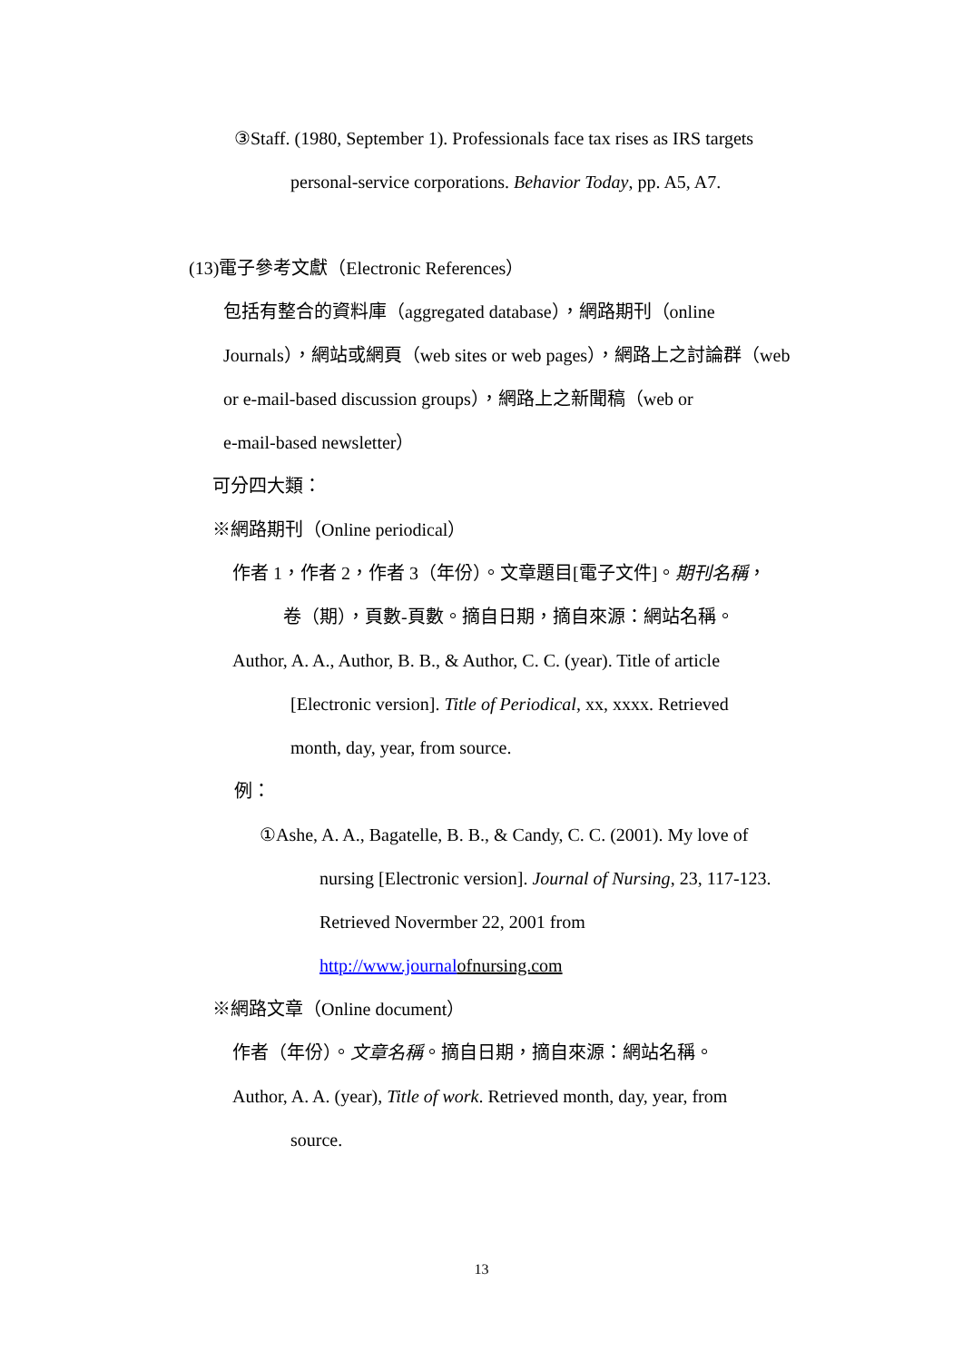③Staff. (1980, September 1). Professionals face tax rises as IRS targets
personal-service corporations. Behavior Today, pp. A5, A7.
(13)電子參考文獻（Electronic References）
包括有整合的資料庫（aggregated database），網路期刊（online
Journals），網站或網頁（web sites or web pages），網路上之討論群（web
or e-mail-based discussion groups），網路上之新聞稿（web or
e-mail-based newsletter）
可分四大類：
※網路期刊（Online periodical）
作者 1，作者 2，作者 3（年份）。文章題目[電子文件]。期刊名稱，
卷（期），頁數-頁數。摘自日期，摘自來源：網站名稱。
Author, A. A., Author, B. B., & Author, C. C. (year). Title of article
[Electronic version]. Title of Periodical, xx, xxxx. Retrieved
month, day, year, from source.
例：
①Ashe, A. A., Bagatelle, B. B., & Candy, C. C. (2001). My love of
nursing [Electronic version]. Journal of Nursing, 23, 117-123.
Retrieved Novermber 22, 2001 from
http://www.journal ofnursing.com
※網路文章（Online document）
作者（年份）。文章名稱。摘自日期，摘自來源：網站名稱。
Author, A. A. (year), Title of work. Retrieved month, day, year, from
source.
13